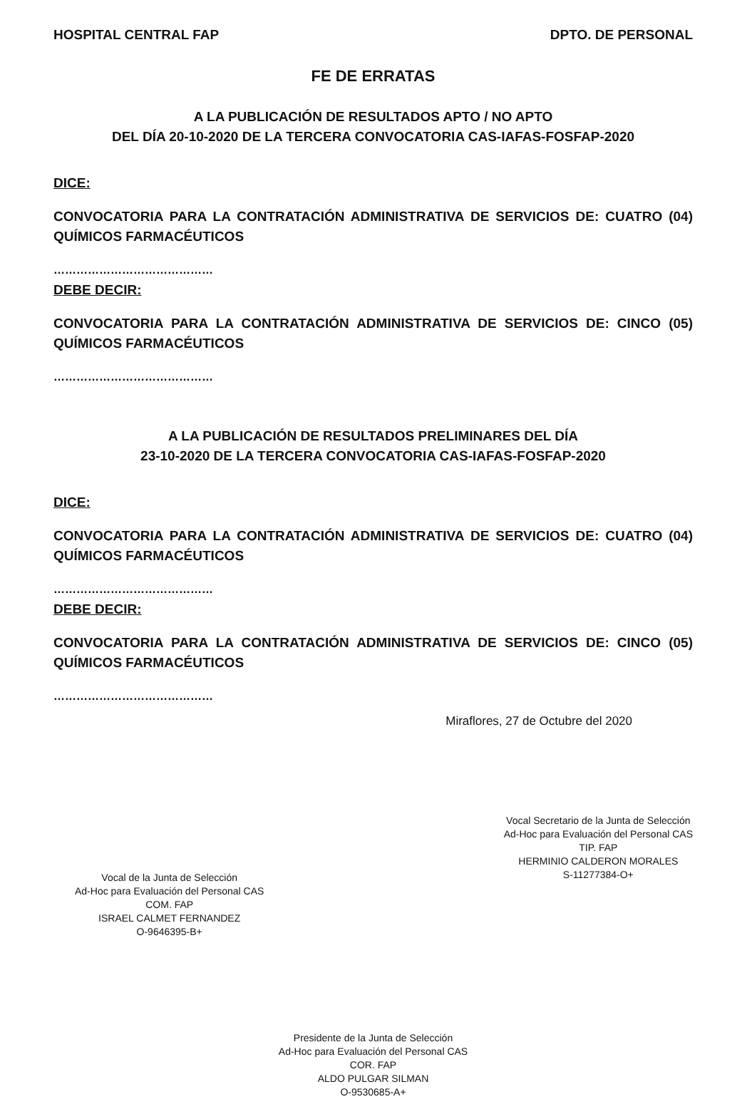HOSPITAL CENTRAL FAP DPTO. DE PERSONAL
FE DE ERRATAS
A LA PUBLICACIÓN DE RESULTADOS APTO / NO APTO
DEL DÍA 20-10-2020 DE LA TERCERA CONVOCATORIA CAS-IAFAS-FOSFAP-2020
DICE:
CONVOCATORIA PARA LA CONTRATACIÓN ADMINISTRATIVA DE SERVICIOS DE: CUATRO (04) QUÍMICOS FARMACÉUTICOS
……………………………………
DEBE DECIR:
CONVOCATORIA PARA LA CONTRATACIÓN ADMINISTRATIVA DE SERVICIOS DE: CINCO (05) QUÍMICOS FARMACÉUTICOS
……………………………………
A LA PUBLICACIÓN DE RESULTADOS PRELIMINARES DEL DÍA
23-10-2020 DE LA TERCERA CONVOCATORIA CAS-IAFAS-FOSFAP-2020
DICE:
CONVOCATORIA PARA LA CONTRATACIÓN ADMINISTRATIVA DE SERVICIOS DE: CUATRO (04) QUÍMICOS FARMACÉUTICOS
……………………………………
DEBE DECIR:
CONVOCATORIA PARA LA CONTRATACIÓN ADMINISTRATIVA DE SERVICIOS DE: CINCO (05) QUÍMICOS FARMACÉUTICOS
……………………………………
Miraflores, 27 de Octubre del 2020
Vocal de la Junta de Selección
Ad-Hoc para Evaluación del Personal CAS
COM. FAP
ISRAEL CALMET FERNANDEZ
O-9646395-B+
Vocal Secretario de la Junta de Selección
Ad-Hoc para Evaluación del Personal CAS
TIP. FAP
HERMINIO CALDERON MORALES
S-11277384-O+
Presidente de la Junta de Selección
Ad-Hoc para Evaluación del Personal CAS
COR. FAP
ALDO PULGAR SILMAN
O-9530685-A+